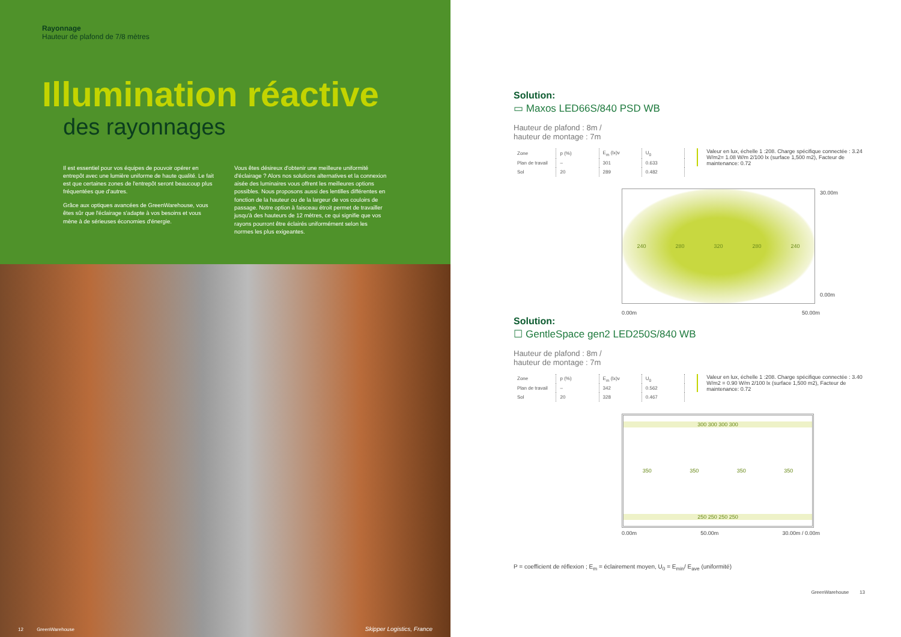Rayonnage
Hauteur de plafond de 7/8 mètres
Illumination réactive
des rayonnages
Il est essentiel pour vos équipes de pouvoir opérer en entrepôt avec une lumière uniforme de haute qualité. Le fait est que certaines zones de l'entrepôt seront beaucoup plus fréquentées que d'autres.
Grâce aux optiques avancées de GreenWarehouse, vous êtes sûr que l'éclairage s'adapte à vos besoins et vous mène à de sérieuses économies d'énergie.
Vous êtes désireux d'obtenir une meilleure uniformité d'éclairage ? Alors nos solutions alternatives et la connexion aisée des luminaires vous offrent les meilleures options possibles. Nous proposons aussi des lentilles différentes en fonction de la hauteur ou de la largeur de vos couloirs de passage. Notre option à faisceau étroit permet de travailler jusqu'à des hauteurs de 12 mètres, ce qui signifie que vos rayons pourront être éclairés uniformément selon les normes les plus exigeantes.
12 GreenWarehouse Skipper Logistics, France
Solution:
▭ Maxos LED66S/840 PSD WB
Hauteur de plafond : 8m /
hauteur de montage : 7m
| Zone | p (%) | E<sub>m</sub> (lx)v | U<sub>0</sub> |
| --- | --- | --- | --- |
| Plan de travail | – | 301 | 0.633 |
| Sol | 20 | 289 | 0.482 |
Valeur en lux, échelle 1 :208. Charge spécifique connectée : 3.24 W/m2= 1.08 W/m 2/100 lx (surface 1,500 m2), Facteur de maintenance: 0.72
240 280 320 280 240
0.00m 50.00m
30.00m
0.00m
Solution:
☐ GentleSpace gen2 LED250S/840 WB
Hauteur de plafond : 8m /
hauteur de montage : 7m
| Zone | p (%) | E<sub>m</sub> (lx)v | U<sub>0</sub> |
| --- | --- | --- | --- |
| Plan de travail | – | 342 | 0.562 |
| Sol | 20 | 328 | 0.467 |
Valeur en lux, échelle 1 :208. Charge spécifique connectée : 3.40 W/m2 = 0.90 W/m 2/100 lx (surface 1,500 m2), Facteur de maintenance: 0.72
300 300 300 300
350 350 350 350
250 250 250 250
0.00m 50.00m 30.00m / 0.00m
P = coefficient de réflexion ; E<sub>m</sub> = éclairement moyen, U<sub>0</sub> = E<sub>min</sub>/ E<sub>ave</sub> (uniformité)
GreenWarehouse 13